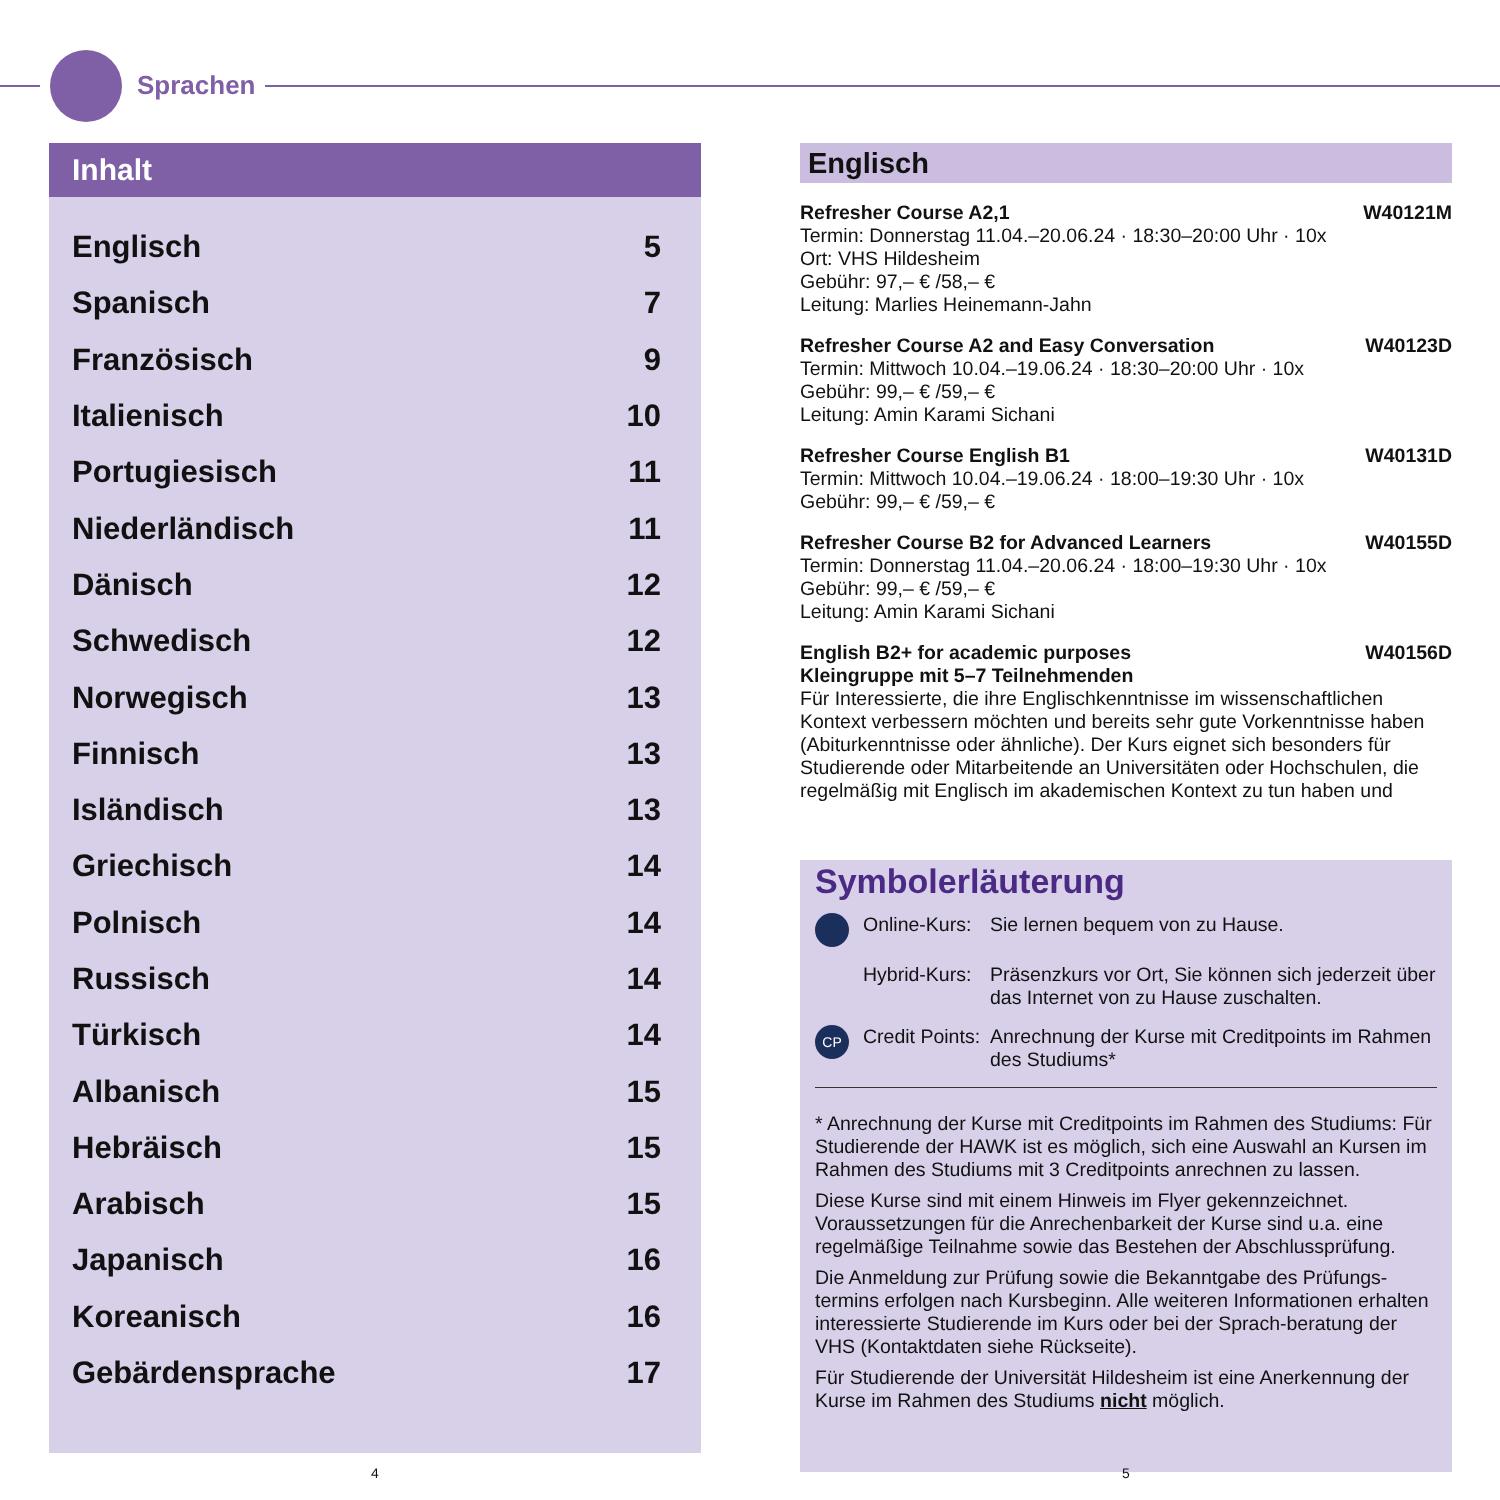Sprachen
Inhalt
Englisch 5
Spanisch 7
Französisch 9
Italienisch 10
Portugiesisch 11
Niederländisch 11
Dänisch 12
Schwedisch 12
Norwegisch 13
Finnisch 13
Isländisch 13
Griechisch 14
Polnisch 14
Russisch 14
Türkisch 14
Albanisch 15
Hebräisch 15
Arabisch 15
Japanisch 16
Koreanisch 16
Gebärdensprache 17
Englisch
Refresher Course A2,1 W40121M
Termin: Donnerstag 11.04.–20.06.24 · 18:30–20:00 Uhr · 10x
Ort: VHS Hildesheim
Gebühr: 97,– € /58,– €
Leitung: Marlies Heinemann-Jahn
Refresher Course A2 and Easy Conversation W40123D
Termin: Mittwoch 10.04.–19.06.24 · 18:30–20:00 Uhr · 10x
Gebühr: 99,– € /59,– €
Leitung: Amin Karami Sichani
Refresher Course English B1 W40131D
Termin: Mittwoch 10.04.–19.06.24 · 18:00–19:30 Uhr · 10x
Gebühr: 99,– € /59,– €
Refresher Course B2 for Advanced Learners W40155D
Termin: Donnerstag 11.04.–20.06.24 · 18:00–19:30 Uhr · 10x
Gebühr: 99,– € /59,– €
Leitung: Amin Karami Sichani
English B2+ for academic purposes W40156D
Kleingruppe mit 5–7 Teilnehmenden
Für Interessierte, die ihre Englischkenntnisse im wissenschaftlichen Kontext verbessern möchten und bereits sehr gute Vorkenntnisse haben (Abiturkenntnisse oder ähnliche). Der Kurs eignet sich besonders für Studierende oder Mitarbeitende an Universitäten oder Hochschulen, die regelmäßig mit Englisch im akademischen Kontext zu tun haben und
Symbolerläuterung
Online-Kurs: Sie lernen bequem von zu Hause.
Hybrid-Kurs: Präsenzkurs vor Ort, Sie können sich jederzeit über das Internet von zu Hause zuschalten.
CP Credit Points: Anrechnung der Kurse mit Creditpoints im Rahmen des Studiums*
* Anrechnung der Kurse mit Creditpoints im Rahmen des Studiums: Für Studierende der HAWK ist es möglich, sich eine Auswahl an Kursen im Rahmen des Studiums mit 3 Creditpoints anrechnen zu lassen.
Diese Kurse sind mit einem Hinweis im Flyer gekennzeichnet. Voraussetzungen für die Anrechenbarkeit der Kurse sind u.a. eine regelmäßige Teilnahme sowie das Bestehen der Abschlussprüfung.
Die Anmeldung zur Prüfung sowie die Bekanntgabe des Prüfungs-termins erfolgen nach Kursbeginn. Alle weiteren Informationen erhalten interessierte Studierende im Kurs oder bei der Sprach-beratung der VHS (Kontaktdaten siehe Rückseite).
Für Studierende der Universität Hildesheim ist eine Anerkennung der Kurse im Rahmen des Studiums nicht möglich.
4 5